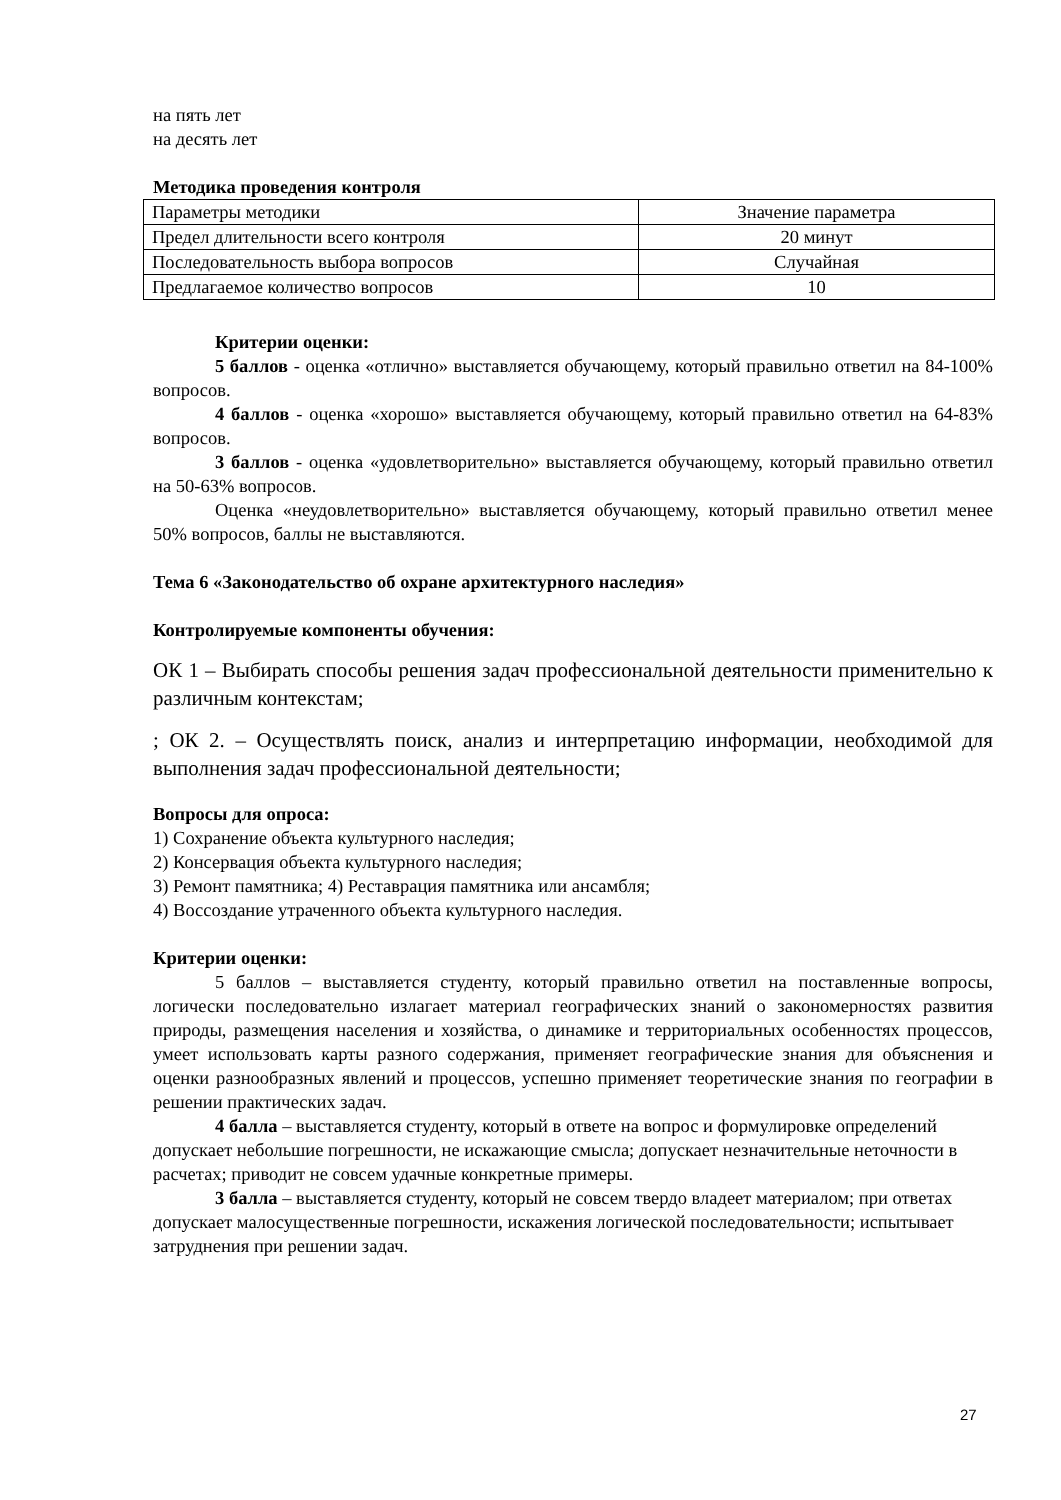на пять лет
на десять лет
Методика проведения контроля
| Параметры методики | Значение параметра |
| Предел длительности всего контроля | 20 минут |
| Последовательность выбора вопросов | Случайная |
| Предлагаемое количество вопросов | 10 |
Критерии оценки:
5 баллов - оценка «отлично» выставляется обучающему, который правильно ответил на 84-100% вопросов.
4 баллов - оценка «хорошо» выставляется обучающему, который правильно ответил на 64-83% вопросов.
3 баллов - оценка «удовлетворительно» выставляется обучающему, который правильно ответил на 50-63% вопросов.
Оценка «неудовлетворительно» выставляется обучающему, который правильно ответил менее 50% вопросов, баллы не выставляются.
Тема 6 «Законодательство об охране архитектурного наследия»
Контролируемые компоненты обучения:
ОК 1 – Выбирать способы решения задач профессиональной деятельности применительно к различным контекстам;
; ОК 2. – Осуществлять поиск, анализ и интерпретацию информации, необходимой для выполнения задач профессиональной деятельности;
Вопросы для опроса:
1) Сохранение объекта культурного наследия;
2) Консервация объекта культурного наследия;
3) Ремонт памятника; 4) Реставрация памятника или ансамбля;
4) Воссоздание утраченного объекта культурного наследия.
Критерии оценки:
5 баллов – выставляется студенту, который правильно ответил на поставленные вопросы, логически последовательно излагает материал географических знаний о закономерностях развития природы, размещения населения и хозяйства, о динамике и территориальных особенностях процессов, умеет использовать карты разного содержания, применяет географические знания для объяснения и оценки разнообразных явлений и процессов, успешно применяет теоретические знания по географии в решении практических задач.
4 балла – выставляется студенту, который в ответе на вопрос и формулировке определений допускает небольшие погрешности, не искажающие смысла; допускает незначительные неточности в расчетах; приводит не совсем удачные конкретные примеры.
3 балла – выставляется студенту, который не совсем твердо владеет материалом; при ответах допускает малосущественные погрешности, искажения логической последовательности; испытывает затруднения при решении задач.
27